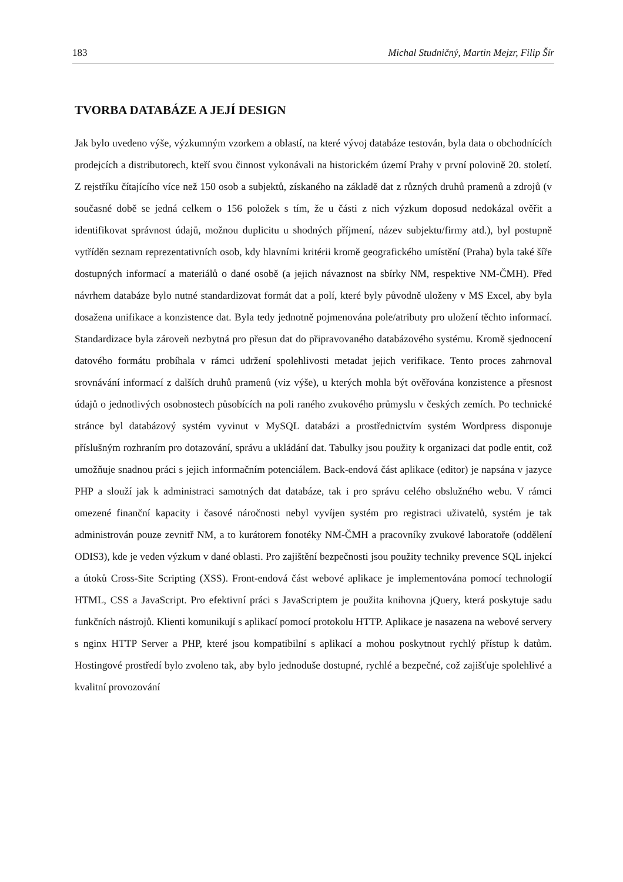183 Michal Studničný, Martin Mejzr, Filip Šír
TVORBA DATABÁZE A JEJÍ DESIGN
Jak bylo uvedeno výše, výzkumným vzorkem a oblastí, na které vývoj databáze testován, byla data o obchodnících prodejcích a distributorech, kteří svou činnost vykonávali na historickém území Prahy v první polovině 20. století. Z rejstříku čítajícího více než 150 osob a subjektů, získaného na základě dat z různých druhů pramenů a zdrojů (v současné době se jedná celkem o 156 položek s tím, že u části z nich výzkum doposud nedokázal ověřit a identifikovat správnost údajů, možnou duplicitu u shodných příjmení, název subjektu/firmy atd.), byl postupně vytříděn seznam reprezentativních osob, kdy hlavními kritérii kromě geografického umístění (Praha) byla také šíře dostupných informací a materiálů o dané osobě (a jejich návaznost na sbírky NM, respektive NM-ČMH). Před návrhem databáze bylo nutné standardizovat formát dat a polí, které byly původně uloženy v MS Excel, aby byla dosažena unifikace a konzistence dat. Byla tedy jednotně pojmenována pole/atributy pro uložení těchto informací. Standardizace byla zároveň nezbytná pro přesun dat do připravovaného databázového systému. Kromě sjednocení datového formátu probíhala v rámci udržení spolehlivosti metadat jejich verifikace. Tento proces zahrnoval srovnávání informací z dalších druhů pramenů (viz výše), u kterých mohla být ověřována konzistence a přesnost údajů o jednotlivých osobnostech působících na poli raného zvukového průmyslu v českých zemích. Po technické stránce byl databázový systém vyvinut v MySQL databázi a prostřednictvím systém Wordpress disponuje příslušným rozhraním pro dotazování, správu a ukládání dat. Tabulky jsou použity k organizaci dat podle entit, což umožňuje snadnou práci s jejich informačním potenciálem. Back-endová část aplikace (editor) je napsána v jazyce PHP a slouží jak k administraci samotných dat databáze, tak i pro správu celého obslužného webu. V rámci omezené finanční kapacity i časové náročnosti nebyl vyvíjen systém pro registraci uživatelů, systém je tak administrován pouze zevnitř NM, a to kurátorem fonotéky NM-ČMH a pracovníky zvukové laboratoře (oddělení ODIS3), kde je veden výzkum v dané oblasti. Pro zajištění bezpečnosti jsou použity techniky prevence SQL injekcí a útoků Cross-Site Scripting (XSS). Front-endová část webové aplikace je implementována pomocí technologií HTML, CSS a JavaScript. Pro efektivní práci s JavaScriptem je použita knihovna jQuery, která poskytuje sadu funkčních nástrojů. Klienti komunikují s aplikací pomocí protokolu HTTP. Aplikace je nasazena na webové servery s nginx HTTP Server a PHP, které jsou kompatibilní s aplikací a mohou poskytnout rychlý přístup k datům. Hostingové prostředí bylo zvoleno tak, aby bylo jednoduše dostupné, rychlé a bezpečné, což zajišťuje spolehlivé a kvalitní provozování